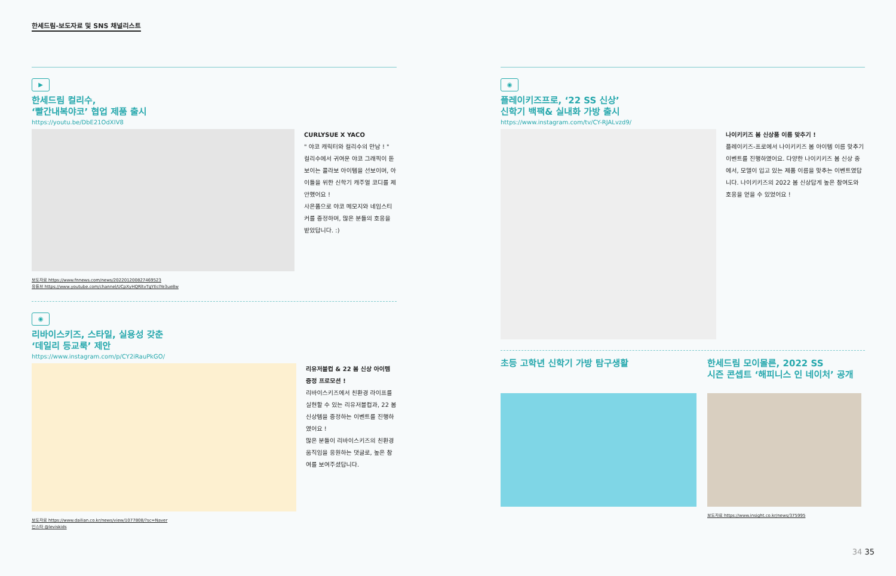한세드림-보도자료 및 SNS 채널리스트
▶
한세드림 컬리수,
‘빨간내복야코’ 협업 제품 출시
https://youtu.be/DbE21OdXIV8
CURLYSUE X YACO
" 야코 캐릭터와 컬리수의 만남 ! "
컬리수에서 귀여운 야코 그래픽이 돋보이는 콜라보 아이템을 선보이며, 아이들을 위한 신학기 캐주얼 코디를 제안했어요 !
사은품으로 야코 메모지와 네임스티커를 증정하며, 많은 분들의 호응을 받았답니다. :)
보도자료 https://www.fnnews.com/news/202201200827469523
유튜브 https://www.youtube.com/channel/UCpXyHQRltvTgYEclYe3ue8w
◉
리바이스키즈, 스타일, 실용성 갖춘
‘데일리 등교룩’ 제안
https://www.instagram.com/p/CY2iRauPkGO/
리유저블컵 & 22 봄 신상 아이템 증정 프로모션 !
리바이스키즈에서 친환경 라이프를 실현할 수 있는 리유저블컵과, 22 봄 신상템을 증정하는 이벤트를 진행하였어요 !
많은 분들이 리바이스키즈의 친환경 움직임을 응원하는 댓글로, 높은 참여를 보여주셨답니다.
보도자료 https://www.dailian.co.kr/news/view/1077808/?sc=Naver
인스타 @leviskids
◉
플레이키즈프로, ‘22 SS 신상’
신학기 백팩& 실내화 가방 출시
https://www.instagram.com/tv/CY-RJALvzd9/
나이키키즈 봄 신상품 이름 맞추기 !
플레이키즈-프로에서 나이키키즈 봄 아이템 이름 맞추기 이벤트를 진행하였어요. 다양한 나이키키즈 봄 신상 중에서, 모델이 입고 있는 제품 이름을 맞추는 이벤트였답니다. 나이키키즈의 2022 봄 신상답게 높은 참여도와 호응을 얻을 수 있었어요 !
초등 고학년 신학기 가방 탐구생활 한세드림 모이몰른, 2022 SS
시즌 콘셉트 ‘해피니스 인 네이처’ 공개
보도자료 https://www.insight.co.kr/news/375995
34 35